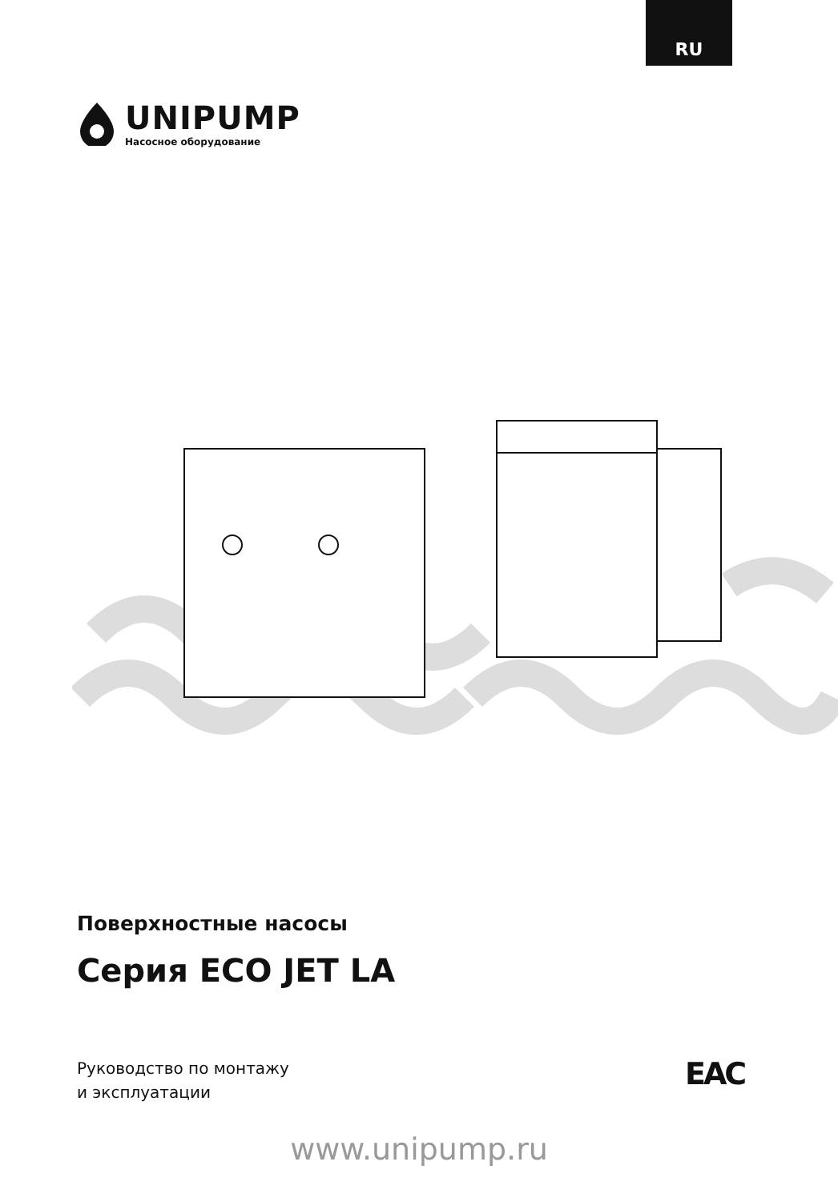RU
UNIPUMP
Насосное оборудование
Поверхностные насосы
Серия ECO JET LA
Руководство по монтажу
и эксплуатации
ЕАС
www.unipump.ru